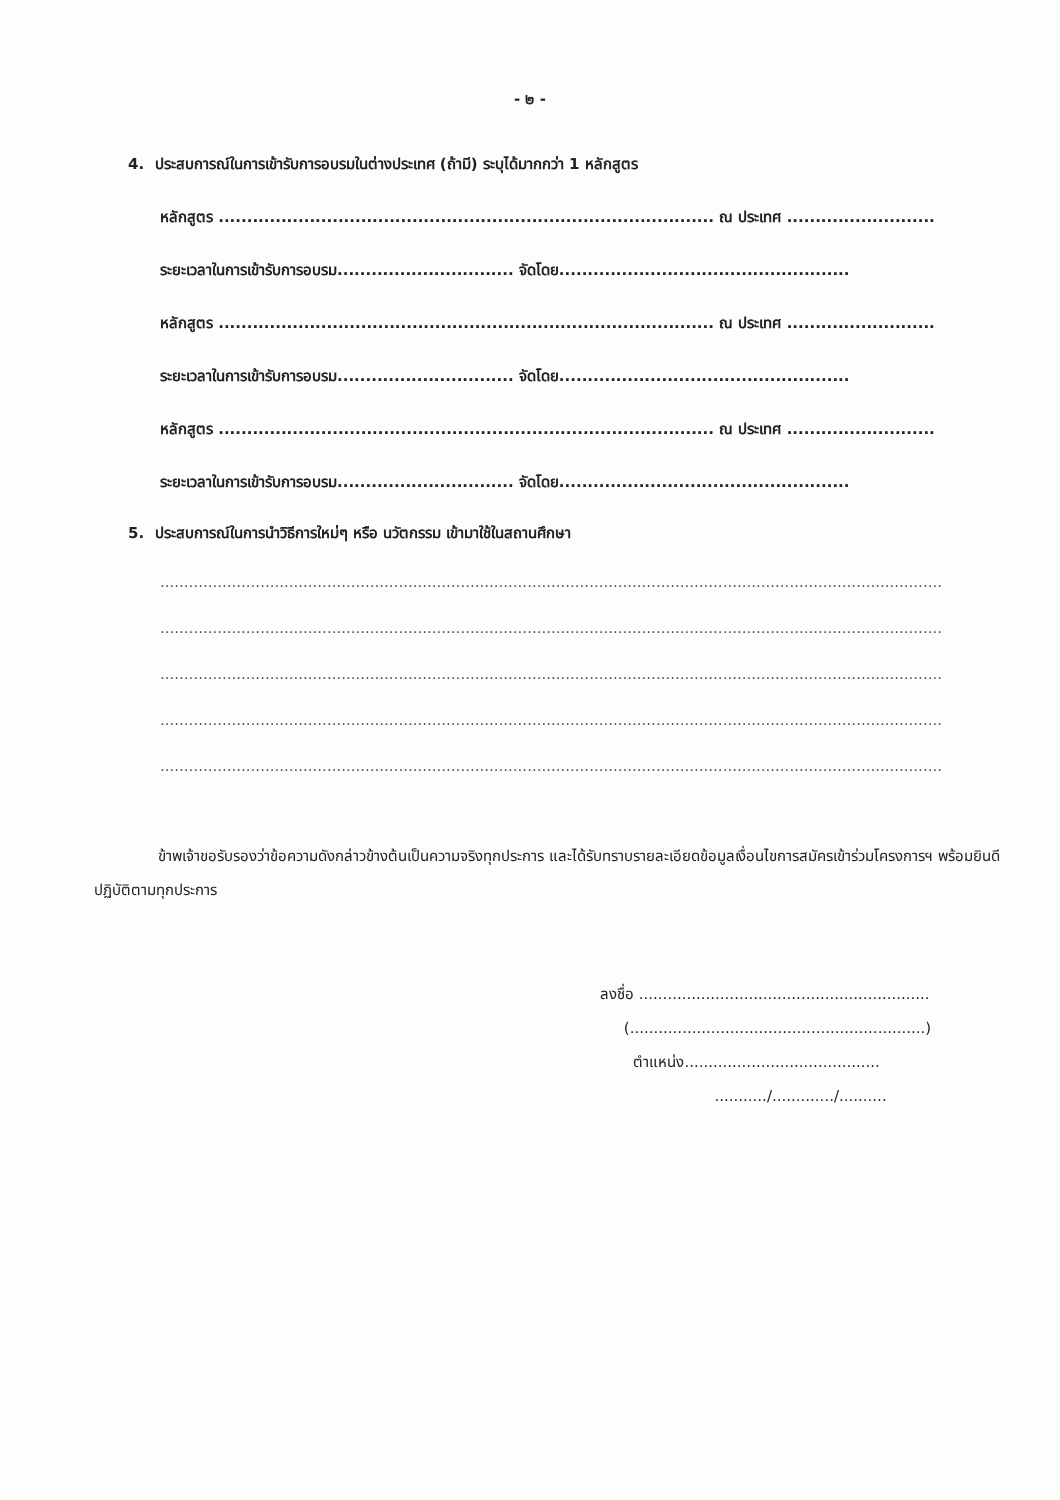- ๒ -
4. ประสบการณ์ในการเข้ารับการอบรมในต่างประเทศ (ถ้ามี) ระบุได้มากกว่า 1 หลักสูตร
หลักสูตร ....................................................................................... ณ ประเทศ ..........................
ระยะเวลาในการเข้ารับการอบรม............................... จัดโดย...................................................
หลักสูตร ....................................................................................... ณ ประเทศ ..........................
ระยะเวลาในการเข้ารับการอบรม............................... จัดโดย...................................................
หลักสูตร ....................................................................................... ณ ประเทศ ..........................
ระยะเวลาในการเข้ารับการอบรม............................... จัดโดย...................................................
5. ประสบการณ์ในการนำวิธีการใหม่ๆ หรือ นวัตกรรม เข้ามาใช้ในสถานศึกษา
....................................................................................................................................................................
....................................................................................................................................................................
....................................................................................................................................................................
....................................................................................................................................................................
....................................................................................................................................................................
ข้าพเจ้าขอรับรองว่าข้อความดังกล่าวข้างต้นเป็นความจริงทุกประการ และได้รับทราบรายละเอียดข้อมูลเงื่อนไขการสมัครเข้าร่วมโครงการฯ พร้อมยินดีปฏิบัติตามทุกประการ
ลงชื่อ .............................................................
(..............................................................)
ตำแหน่ง.........................................
.........../............./..........